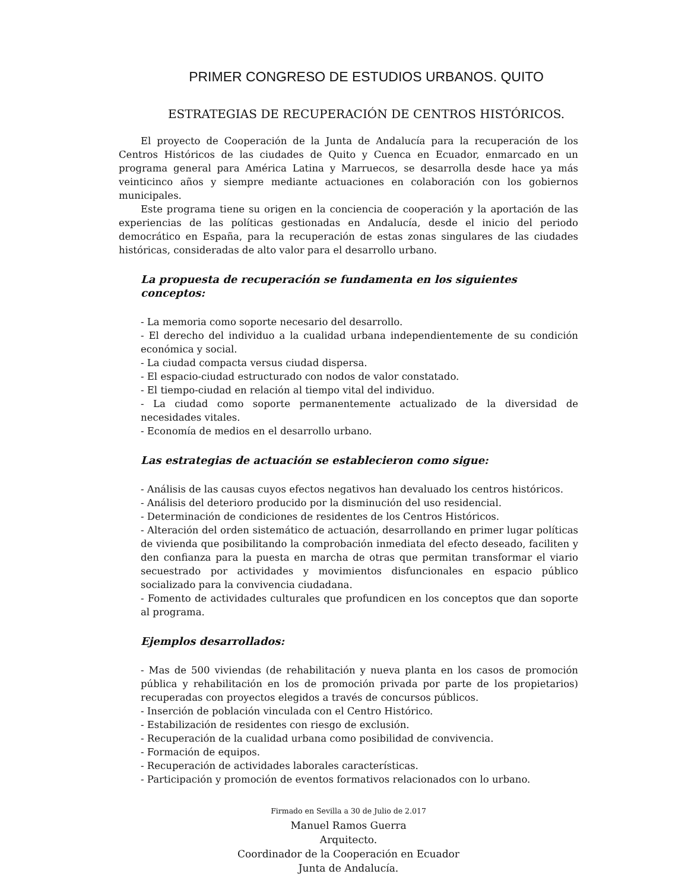PRIMER CONGRESO DE ESTUDIOS URBANOS. QUITO
ESTRATEGIAS DE RECUPERACIÓN DE CENTROS HISTÓRICOS.
El proyecto de Cooperación de la Junta de Andalucía para la recuperación de los Centros Históricos de las ciudades de Quito y Cuenca en Ecuador, enmarcado en un programa general para América Latina y Marruecos, se desarrolla desde hace ya más veinticinco años y siempre mediante actuaciones en colaboración con los gobiernos municipales.
Este programa tiene su origen en la conciencia de cooperación y la aportación de las experiencias de las políticas gestionadas en Andalucía, desde el inicio del periodo democrático en España, para la recuperación de estas zonas singulares de las ciudades históricas, consideradas de alto valor para el desarrollo urbano.
La propuesta de recuperación se fundamenta en los siguientes conceptos:
- La memoria como soporte necesario del desarrollo.
- El derecho del individuo a la cualidad urbana independientemente de su condición económica y social.
- La ciudad compacta versus ciudad dispersa.
- El espacio-ciudad estructurado con nodos de valor constatado.
- El tiempo-ciudad en relación al tiempo vital del individuo.
- La ciudad como soporte permanentemente actualizado de la diversidad de necesidades vitales.
- Economía de medios en el desarrollo urbano.
Las estrategias de actuación se establecieron como sigue:
- Análisis de las causas cuyos efectos negativos han devaluado los centros históricos.
- Análisis del deterioro producido por la disminución del uso residencial.
- Determinación de condiciones de residentes de los Centros Históricos.
- Alteración del orden sistemático de actuación, desarrollando en primer lugar políticas de vivienda que posibilitando la comprobación inmediata del efecto deseado, faciliten y den confianza para la puesta en marcha de otras que permitan transformar el viario secuestrado por actividades y movimientos disfuncionales en espacio público socializado para la convivencia ciudadana.
- Fomento de actividades culturales que profundicen en los conceptos que dan soporte al programa.
Ejemplos desarrollados:
- Mas de 500 viviendas (de rehabilitación y nueva planta en los casos de promoción pública y rehabilitación en los de promoción privada por parte de los propietarios) recuperadas con proyectos elegidos a través de concursos públicos.
- Inserción de población vinculada con el Centro Histórico.
- Estabilización de residentes con riesgo de exclusión.
- Recuperación de la cualidad urbana como posibilidad de convivencia.
- Formación de equipos.
- Recuperación de actividades laborales características.
- Participación y promoción de eventos formativos relacionados con lo urbano.
Firmado en Sevilla a 30 de Julio de 2.017
Manuel Ramos Guerra
Arquitecto.
Coordinador de la Cooperación en Ecuador
Junta de Andalucía.